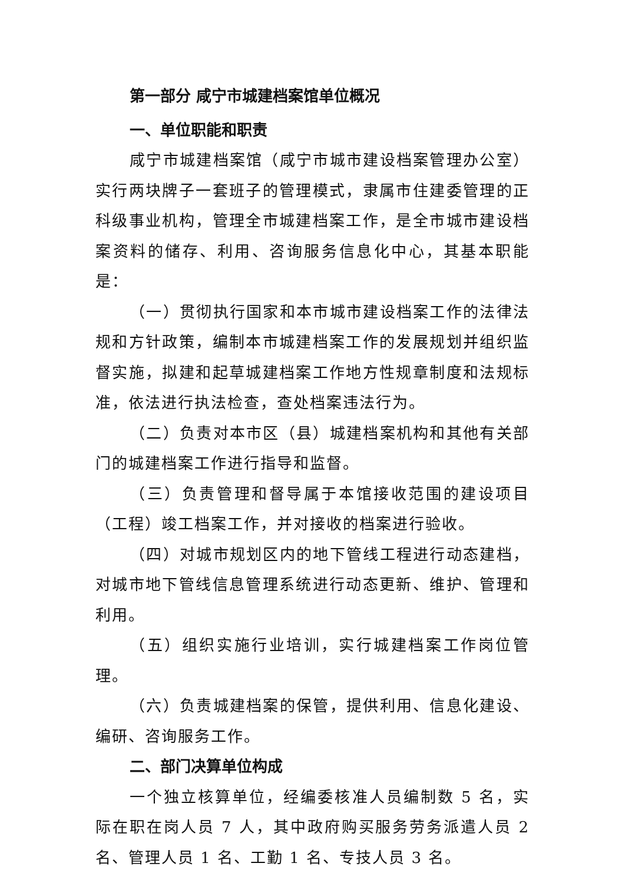第一部分 咸宁市城建档案馆单位概况
一、单位职能和职责
咸宁市城建档案馆（咸宁市城市建设档案管理办公室）实行两块牌子一套班子的管理模式，隶属市住建委管理的正科级事业机构，管理全市城建档案工作，是全市城市建设档案资料的储存、利用、咨询服务信息化中心，其基本职能是：
（一）贯彻执行国家和本市城市建设档案工作的法律法规和方针政策，编制本市城建档案工作的发展规划并组织监督实施，拟建和起草城建档案工作地方性规章制度和法规标准，依法进行执法检查，查处档案违法行为。
（二）负责对本市区（县）城建档案机构和其他有关部门的城建档案工作进行指导和监督。
（三）负责管理和督导属于本馆接收范围的建设项目（工程）竣工档案工作，并对接收的档案进行验收。
（四）对城市规划区内的地下管线工程进行动态建档，对城市地下管线信息管理系统进行动态更新、维护、管理和利用。
（五）组织实施行业培训，实行城建档案工作岗位管理。
（六）负责城建档案的保管，提供利用、信息化建设、编研、咨询服务工作。
二、部门决算单位构成
一个独立核算单位，经编委核准人员编制数 5 名，实际在职在岗人员 7 人，其中政府购买服务劳务派遣人员 2 名、管理人员 1 名、工勤 1 名、专技人员 3 名。